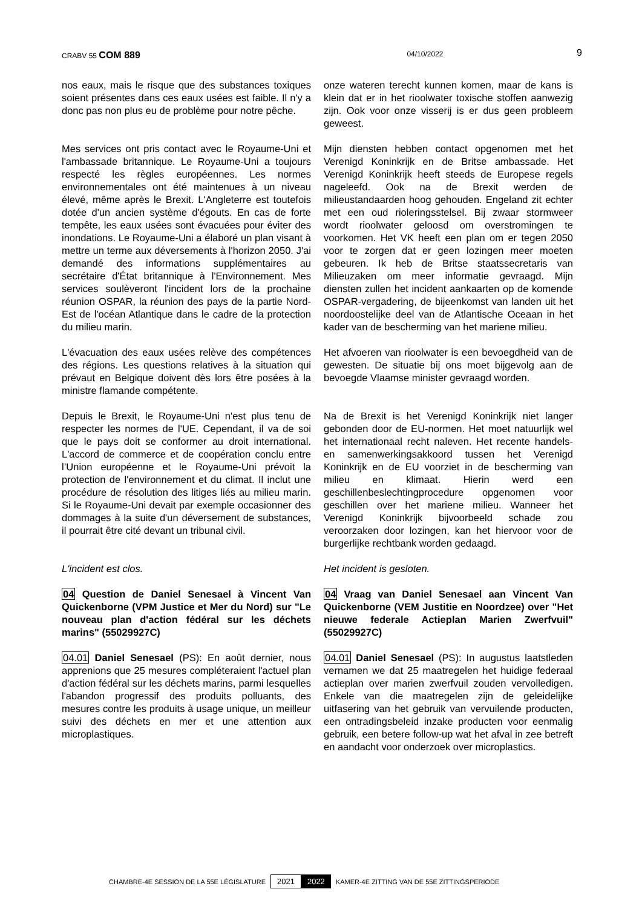CRABV 55 COM 889 04/10/2022 9
nos eaux, mais le risque que des substances toxiques soient présentes dans ces eaux usées est faible. Il n'y a donc pas non plus eu de problème pour notre pêche.
onze wateren terecht kunnen komen, maar de kans is klein dat er in het rioolwater toxische stoffen aanwezig zijn. Ook voor onze visserij is er dus geen probleem geweest.
Mes services ont pris contact avec le Royaume-Uni et l'ambassade britannique. Le Royaume-Uni a toujours respecté les règles européennes. Les normes environnementales ont été maintenues à un niveau élevé, même après le Brexit. L'Angleterre est toutefois dotée d'un ancien système d'égouts. En cas de forte tempête, les eaux usées sont évacuées pour éviter des inondations. Le Royaume-Uni a élaboré un plan visant à mettre un terme aux déversements à l'horizon 2050. J'ai demandé des informations supplémentaires au secrétaire d'État britannique à l'Environnement. Mes services soulèveront l'incident lors de la prochaine réunion OSPAR, la réunion des pays de la partie Nord-Est de l'océan Atlantique dans le cadre de la protection du milieu marin.
Mijn diensten hebben contact opgenomen met het Verenigd Koninkrijk en de Britse ambassade. Het Verenigd Koninkrijk heeft steeds de Europese regels nageleefd. Ook na de Brexit werden de milieustandaarden hoog gehouden. Engeland zit echter met een oud rioleringsstelsel. Bij zwaar stormweer wordt rioolwater geloosd om overstromingen te voorkomen. Het VK heeft een plan om er tegen 2050 voor te zorgen dat er geen lozingen meer moeten gebeuren. Ik heb de Britse staatssecretaris van Milieuzaken om meer informatie gevraagd. Mijn diensten zullen het incident aankaarten op de komende OSPAR-vergadering, de bijeenkomst van landen uit het noordoostelijke deel van de Atlantische Oceaan in het kader van de bescherming van het mariene milieu.
L'évacuation des eaux usées relève des compétences des régions. Les questions relatives à la situation qui prévaut en Belgique doivent dès lors être posées à la ministre flamande compétente.
Het afvoeren van rioolwater is een bevoegdheid van de gewesten. De situatie bij ons moet bijgevolg aan de bevoegde Vlaamse minister gevraagd worden.
Depuis le Brexit, le Royaume-Uni n'est plus tenu de respecter les normes de l'UE. Cependant, il va de soi que le pays doit se conformer au droit international. L'accord de commerce et de coopération conclu entre l’Union européenne et le Royaume-Uni prévoit la protection de l'environnement et du climat. Il inclut une procédure de résolution des litiges liés au milieu marin. Si le Royaume-Uni devait par exemple occasionner des dommages à la suite d'un déversement de substances, il pourrait être cité devant un tribunal civil.
Na de Brexit is het Verenigd Koninkrijk niet langer gebonden door de EU-normen. Het moet natuurlijk wel het internationaal recht naleven. Het recente handels- en samenwerkingsakkoord tussen het Verenigd Koninkrijk en de EU voorziet in de bescherming van milieu en klimaat. Hierin werd een geschillenbeslechtingprocedure opgenomen voor geschillen over het mariene milieu. Wanneer het Verenigd Koninkrijk bijvoorbeeld schade zou veroorzaken door lozingen, kan het hiervoor voor de burgerlijke rechtbank worden gedaagd.
L'incident est clos.
Het incident is gesloten.
04 Question de Daniel Senesael à Vincent Van Quickenborne (VPM Justice et Mer du Nord) sur "Le nouveau plan d'action fédéral sur les déchets marins" (55029927C)
04 Vraag van Daniel Senesael aan Vincent Van Quickenborne (VEM Justitie en Noordzee) over "Het nieuwe federale Actieplan Marien Zwerfvuil" (55029927C)
04.01 Daniel Senesael (PS): En août dernier, nous apprenions que 25 mesures compléteraient l'actuel plan d'action fédéral sur les déchets marins, parmi lesquelles l'abandon progressif des produits polluants, des mesures contre les produits à usage unique, un meilleur suivi des déchets en mer et une attention aux microplastiques.
04.01 Daniel Senesael (PS): In augustus laatstleden vernamen we dat 25 maatregelen het huidige federaal actieplan over marien zwerfvuil zouden vervolledigen. Enkele van die maatregelen zijn de geleidelijke uitfasering van het gebruik van vervuilende producten, een ontradingsbeleid inzake producten voor eenmalig gebruik, een betere follow-up wat het afval in zee betreft en aandacht voor onderzoek over microplastics.
CHAMBRE-4E SESSION DE LA 55E LÉGISLATURE 2021 2022 KAMER-4E ZITTING VAN DE 55E ZITTINGSPERIODE